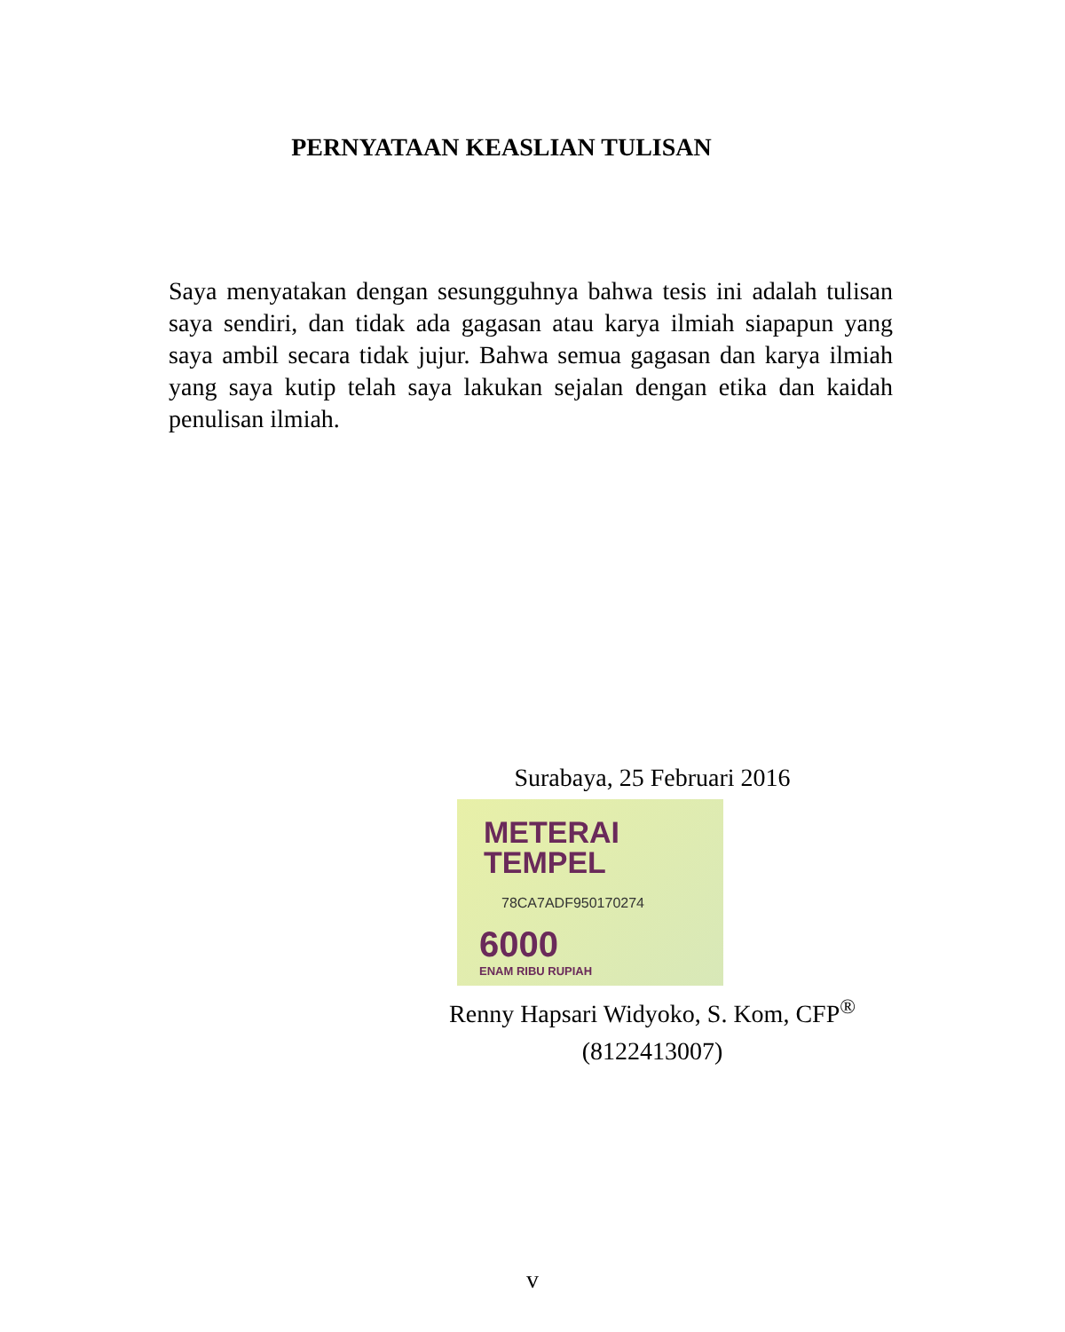PERNYATAAN KEASLIAN TULISAN
Saya menyatakan dengan sesungguhnya bahwa tesis ini adalah tulisan saya sendiri, dan tidak ada gagasan atau karya ilmiah siapapun yang saya ambil secara tidak jujur. Bahwa semua gagasan dan karya ilmiah yang saya kutip telah saya lakukan sejalan dengan etika dan kaidah penulisan ilmiah.
Surabaya, 25 Februari 2016
METERAI
TEMPEL
78CA7ADF950170274
6000
ENAM RIBU RUPIAH
Renny Hapsari Widyoko, S. Kom, CFP<sup>®</sup>
(8122413007)
v